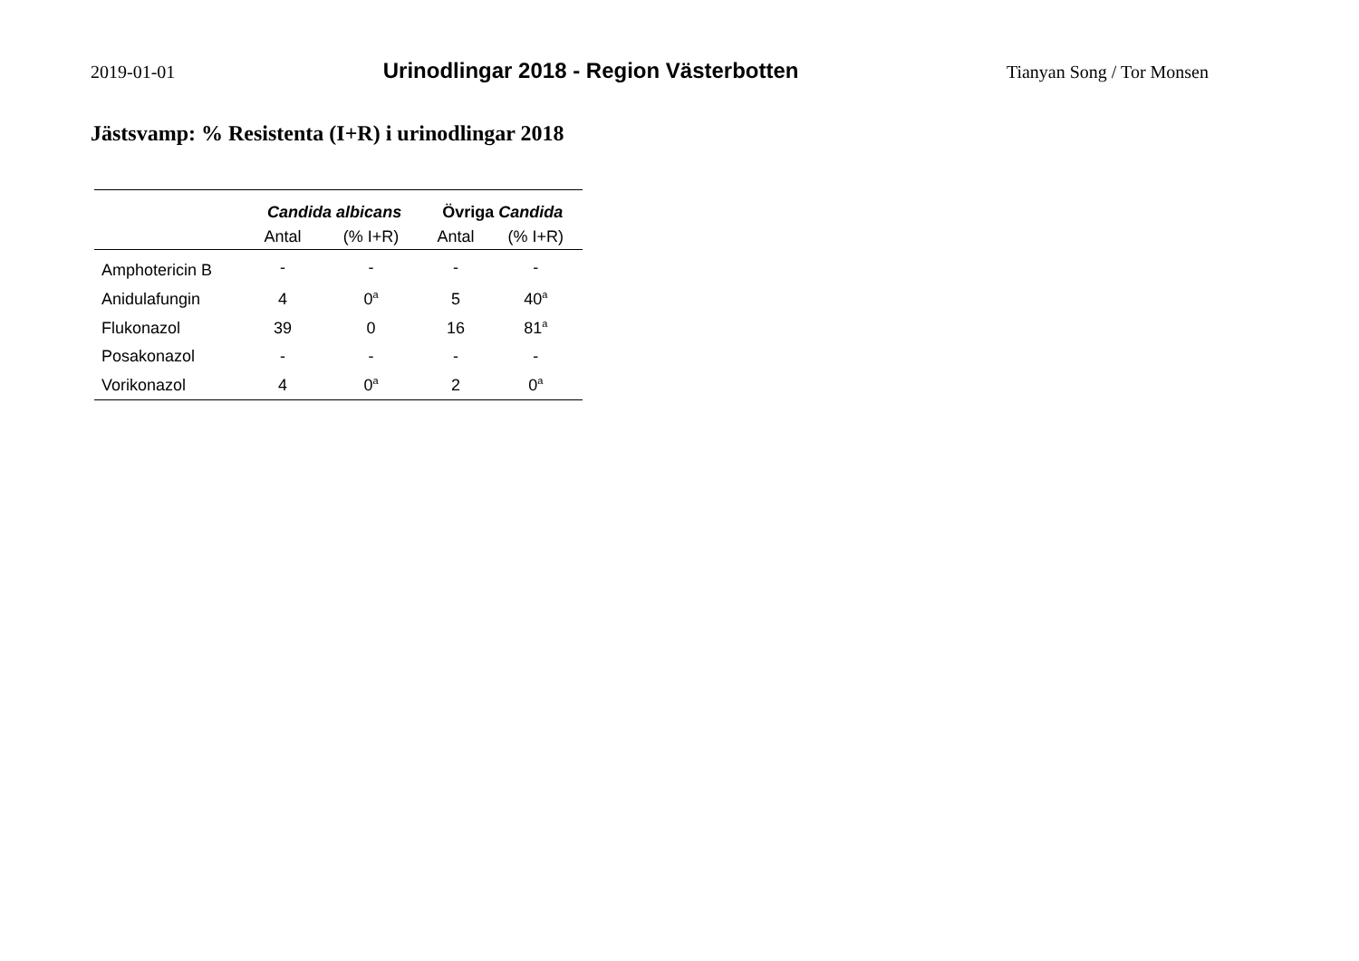2019-01-01 Urinodlingar 2018 - Region Västerbotten Tianyan Song / Tor Monsen
Jästsvamp: % Resistenta (I+R) i urinodlingar 2018
| | Candida albicans | | Övriga Candida | |
| --- | --- | --- | --- | --- |
| | Antal | (% I+R) | Antal | (% I+R) |
| Amphotericin B | - | - | - | - |
| Anidulafungin | 4 | 0<sup>a</sup> | 5 | 40<sup>a</sup> |
| Flukonazol | 39 | 0 | 16 | 81<sup>a</sup> |
| Posakonazol | - | - | - | - |
| Vorikonazol | 4 | 0<sup>a</sup> | 2 | 0<sup>a</sup> |